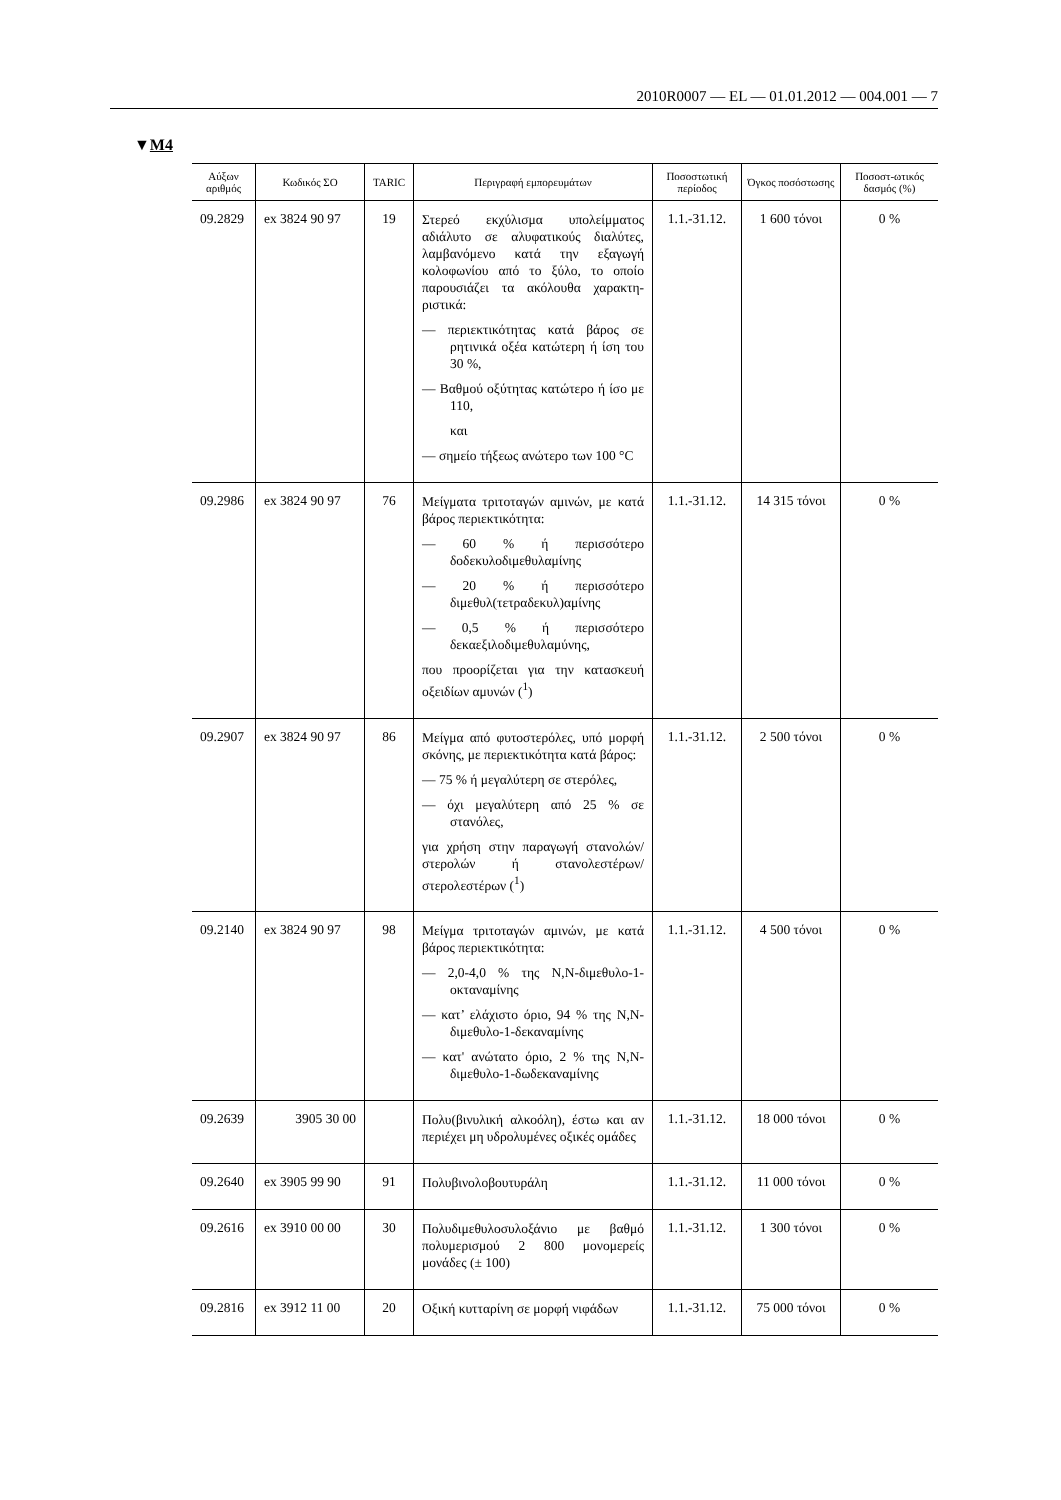2010R0007 — EL — 01.01.2012 — 004.001 — 7
▼M4
| Αύξων αριθμός | Κωδικός ΣΟ | TARIC | Περιγραφή εμπορευμάτων | Ποσοστωτική περίοδος | Όγκος ποσόστωσης | Ποσοστ-ωτικός δασμός (%) |
| --- | --- | --- | --- | --- | --- | --- |
| 09.2829 | ex 3824 90 97 | 19 | Στερεό εκχύλισμα υπολείμματος αδιάλυτο σε αλυφατικούς διαλύτες, λαμβανόμενο κατά την εξαγωγή κολοφωνίου από το ξύλο, το οποίο παρουσιάζει τα ακόλουθα χαρακτη-ριστικά: — περιεκτικότητας κατά βάρος σε ρητινικά οξέα κατώτερη ή ίση του 30 %, — Βαθμού οξύτητας κατώτερο ή ίσο με 110, και — σημείο τήξεως ανώτερο των 100 °C | 1.1.-31.12. | 1 600 τόνοι | 0 % |
| 09.2986 | ex 3824 90 97 | 76 | Μείγματα τριτοταγών αμινών, με κατά βάρος περιεκτικότητα: — 60 % ή περισσότερο δοδεκυλοδιμεθυλαμίνης — 20 % ή περισσότερο διμεθυλ(τετραδεκυλ)αμίνης — 0,5 % ή περισσότερο δεκαεξιλοδιμεθυλαμύνης, που προορίζεται για την κατασκευή οξειδίων αμυνών (<sup>1</sup>) | 1.1.-31.12. | 14 315 τόνοι | 0 % |
| 09.2907 | ex 3824 90 97 | 86 | Μείγμα από φυτοστερόλες, υπό μορφή σκόνης, με περιεκτικότητα κατά βάρος: — 75 % ή μεγαλύτερη σε στερόλες, — όχι μεγαλύτερη από 25 % σε στανόλες, για χρήση στην παραγωγή στανολών/ στερολών ή στανολεστέρων/ στερολεστέρων (<sup>1</sup>) | 1.1.-31.12. | 2 500 τόνοι | 0 % |
| 09.2140 | ex 3824 90 97 | 98 | Μείγμα τριτοταγών αμινών, με κατά βάρος περιεκτικότητα: — 2,0-4,0 % της N,N-διμεθυλο-1-οκταναμίνης — κατ’ ελάχιστο όριο, 94 % της N,N-διμεθυλο-1-δεκαναμίνης — κατ' ανώτατο όριο, 2 % της N,N-διμεθυλο-1-δωδεκαναμίνης | 1.1.-31.12. | 4 500 τόνοι | 0 % |
| 09.2639 | 3905 30 00 | | Πολυ(βινυλική αλκοόλη), έστω και αν περιέχει μη υδρολυμένες οξικές ομάδες | 1.1.-31.12. | 18 000 τόνοι | 0 % |
| 09.2640 | ex 3905 99 90 | 91 | Πολυβινολοβουτυράλη | 1.1.-31.12. | 11 000 τόνοι | 0 % |
| 09.2616 | ex 3910 00 00 | 30 | Πολυδιμεθυλοσυλοξάνιο με βαθμό πολυμερισμού 2 800 μονομερείς μονάδες (± 100) | 1.1.-31.12. | 1 300 τόνοι | 0 % |
| 09.2816 | ex 3912 11 00 | 20 | Οξική κυτταρίνη σε μορφή νιφάδων | 1.1.-31.12. | 75 000 τόνοι | 0 % |